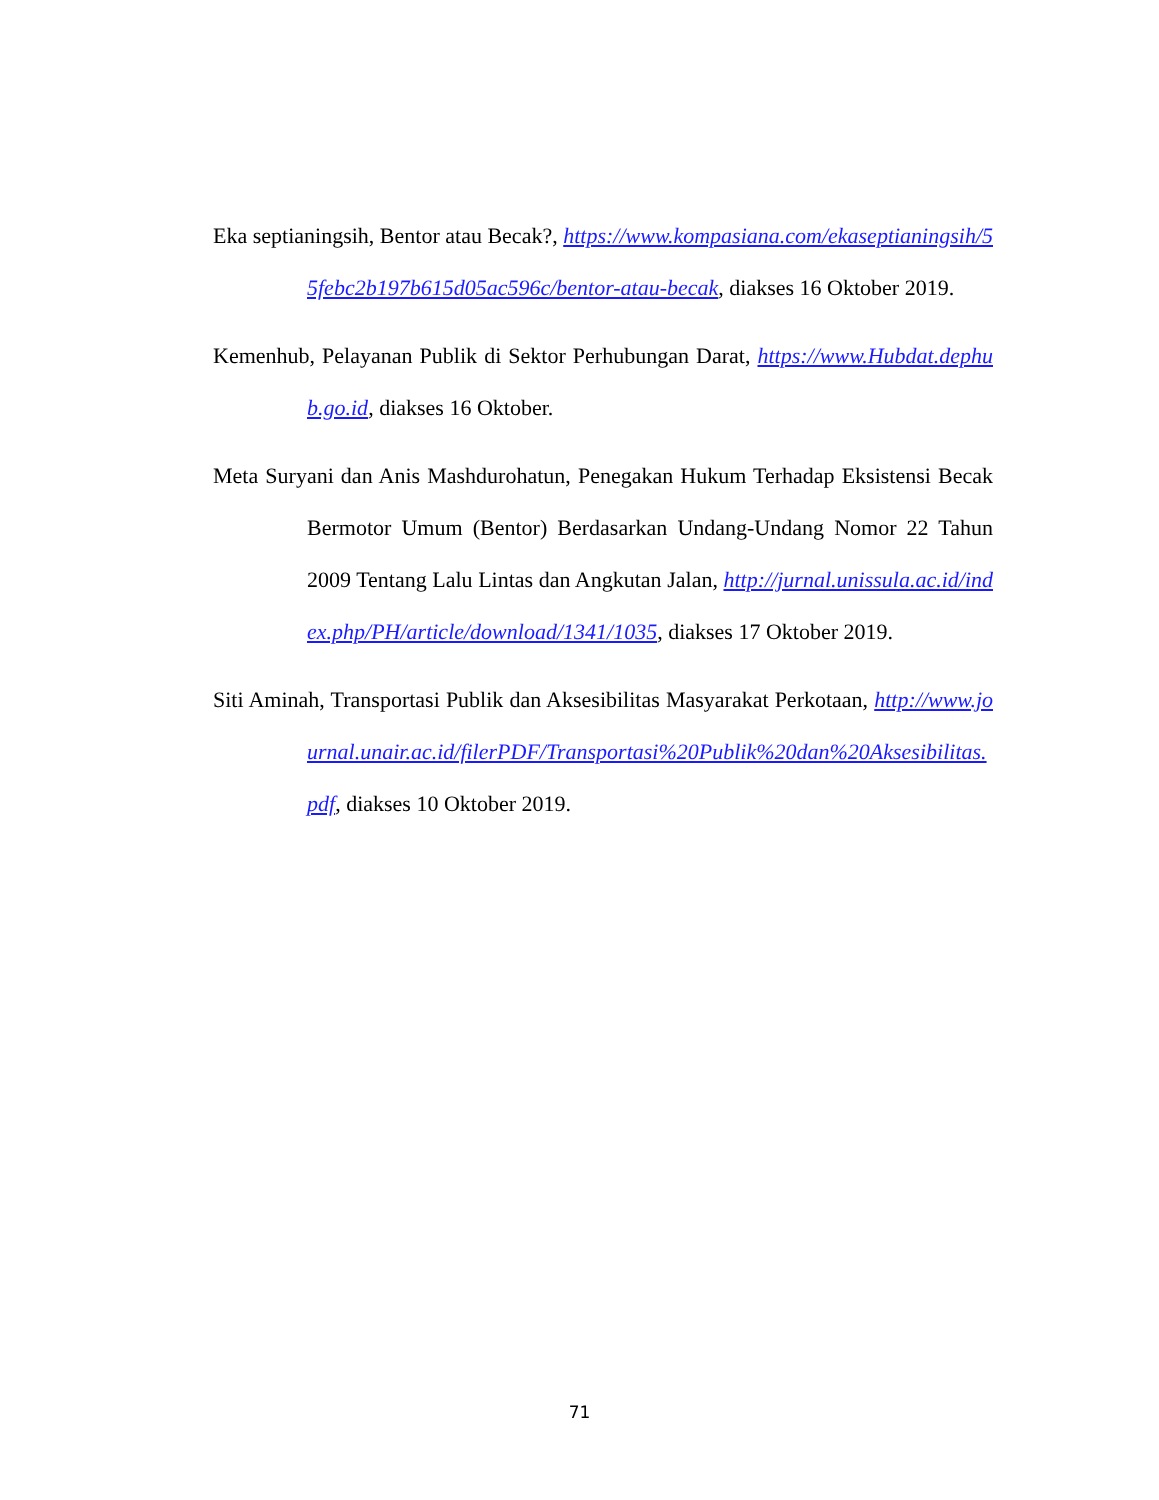Eka septianingsih, Bentor atau Becak?, https://www.kompasiana.com/ekaseptianingsih/55febc2b197b615d05ac596c/bentor-atau-becak, diakses 16 Oktober 2019.
Kemenhub, Pelayanan Publik di Sektor Perhubungan Darat, https://www.Hubdat.dephub.go.id, diakses 16 Oktober.
Meta Suryani dan Anis Mashdurohatun, Penegakan Hukum Terhadap Eksistensi Becak Bermotor Umum (Bentor) Berdasarkan Undang-Undang Nomor 22 Tahun 2009 Tentang Lalu Lintas dan Angkutan Jalan, http://jurnal.unissula.ac.id/index.php/PH/article/download/1341/1035, diakses 17 Oktober 2019.
Siti Aminah, Transportasi Publik dan Aksesibilitas Masyarakat Perkotaan, http://www.journal.unair.ac.id/filerPDF/Transportasi%20Publik%20dan%20Aksesibilitas.pdf, diakses 10 Oktober 2019.
71